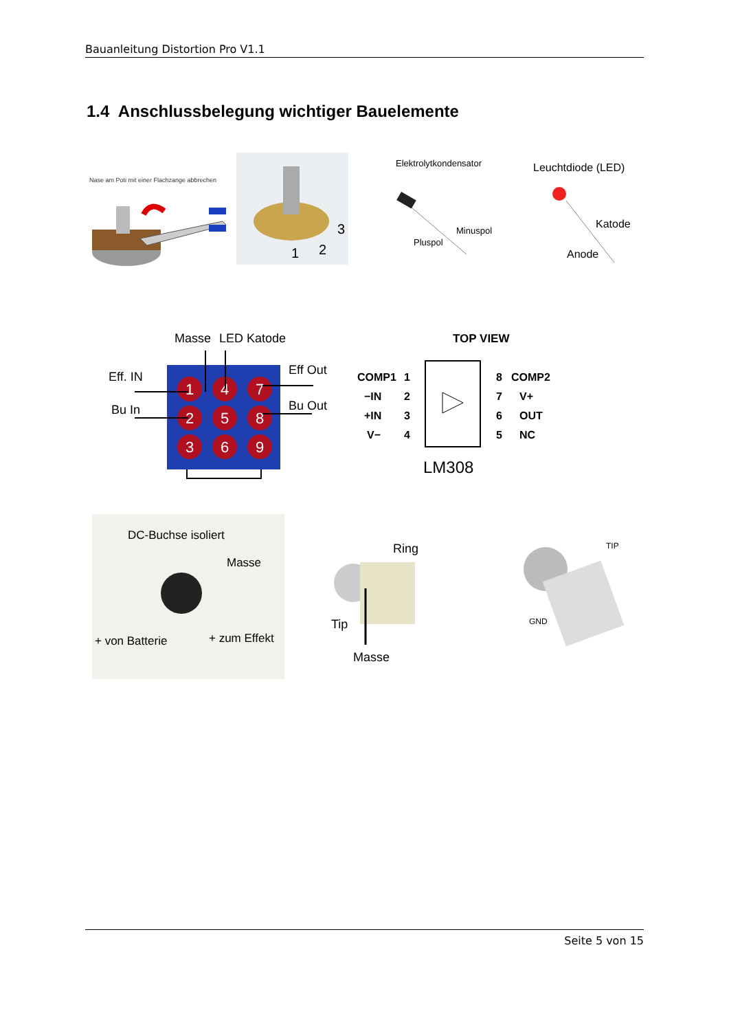Bauanleitung Distortion Pro V1.1
1.4 Anschlussbelegung wichtiger Bauelemente
Nase am Poti mit einer Flachzange abbrechen
3
1
2
Elektrolytkondensator
Minuspol
Pluspol
Leuchtdiode (LED)
Katode
Anode
Masse
LED Katode
Eff. IN
Bu In
Eff Out
Bu Out
1
4
7
2
5
8
3
6
9
TOP VIEW
COMP1
1
8
COMP2
−IN
2
7
V+
+IN
3
6
OUT
V−
4
5
NC
LM308
DC-Buchse isoliert
Masse
+ von Batterie
+ zum Effekt
Ring
Tip
Masse
TIP
GND
Seite 5 von 15